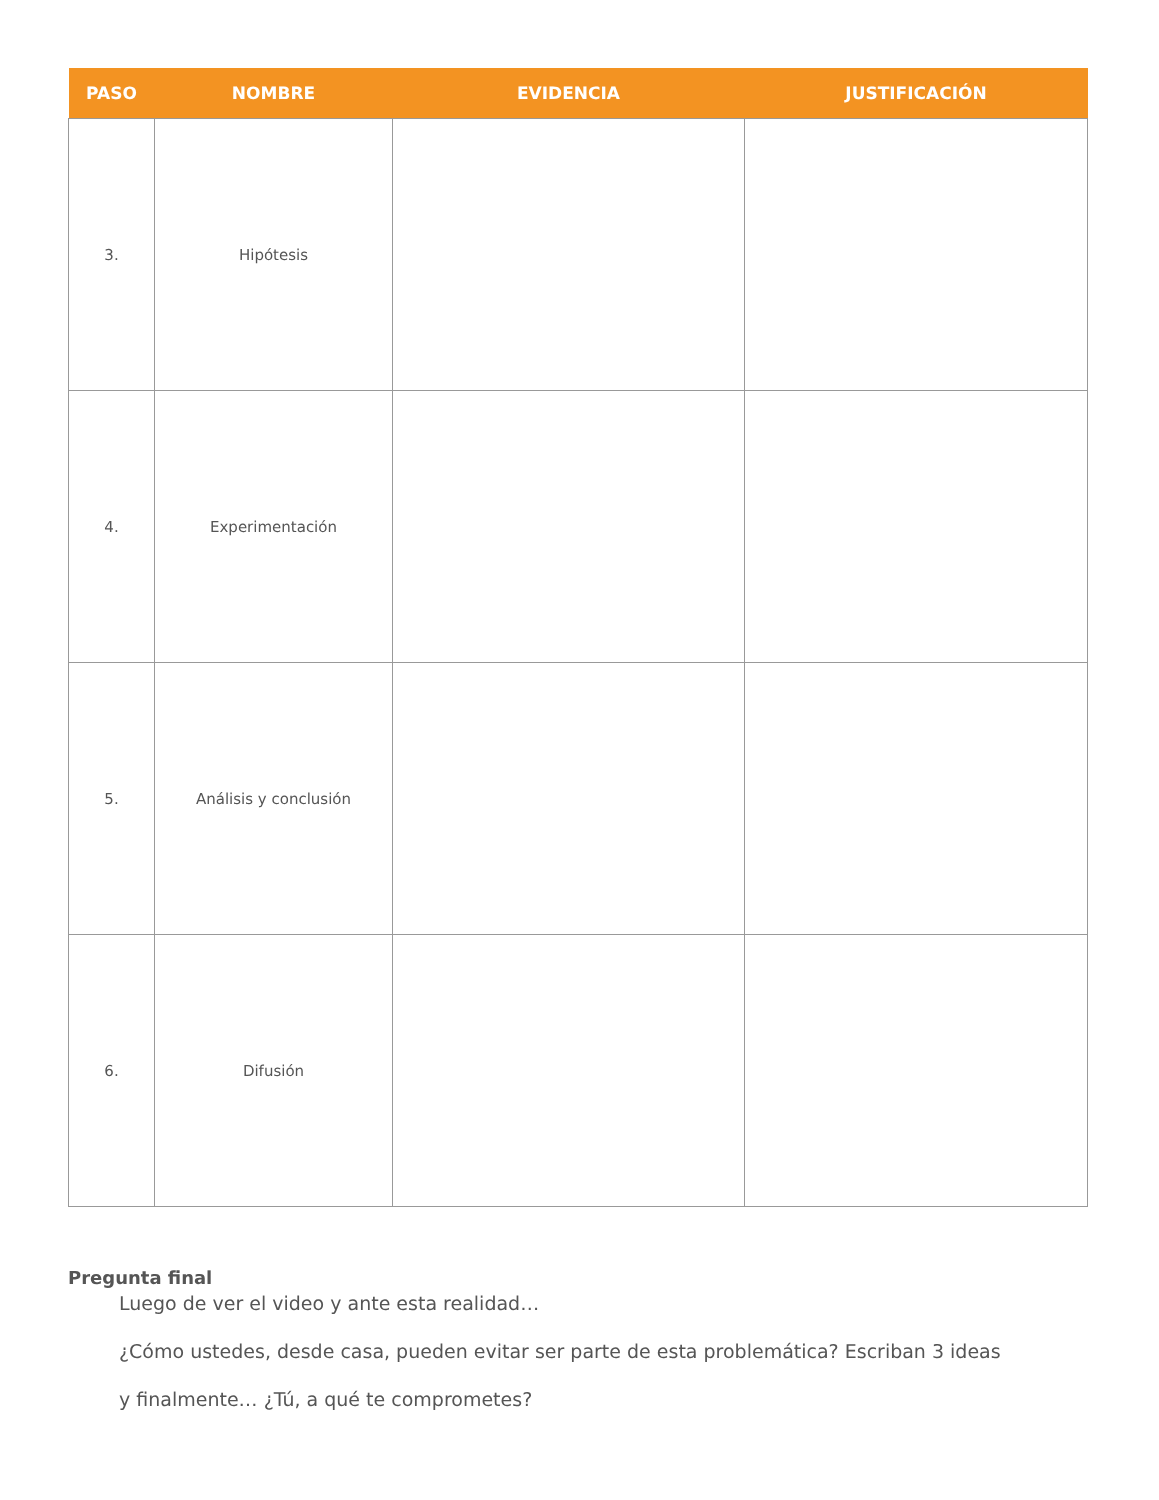| PASO | NOMBRE | EVIDENCIA | JUSTIFICACIÓN |
| --- | --- | --- | --- |
| 3. | Hipótesis | | |
| 4. | Experimentación | | |
| 5. | Análisis y conclusión | | |
| 6. | Difusión | | |
Pregunta final
Luego de ver el video y ante esta realidad…
¿Cómo ustedes, desde casa, pueden evitar ser parte de esta problemática? Escriban 3 ideas
y finalmente… ¿Tú, a qué te comprometes?